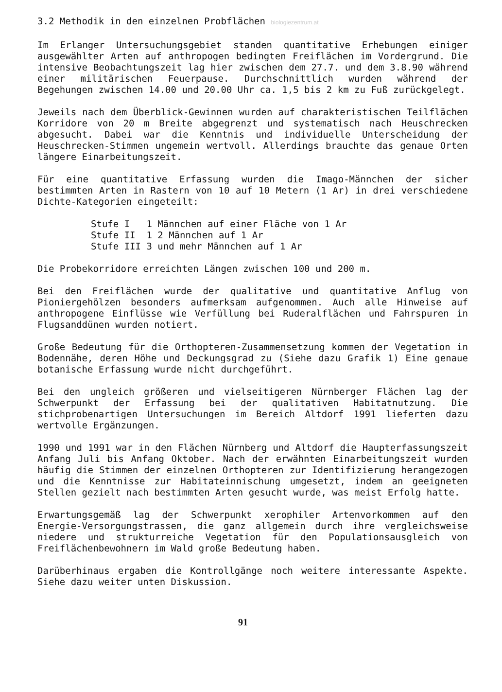3.2 Methodik in den einzelnen Probflächen biologiezentrum.at
Im Erlanger Untersuchungsgebiet standen quantitative Erhebungen einiger ausgewählter Arten auf anthropogen bedingten Freiflächen im Vordergrund. Die intensive Beobachtungszeit lag hier zwischen dem 27.7. und dem 3.8.90 während einer militärischen Feuerpause. Durchschnittlich wurden während der Begehungen zwischen 14.00 und 20.00 Uhr ca. 1,5 bis 2 km zu Fuß zurückgelegt.
Jeweils nach dem Überblick-Gewinnen wurden auf charakteristischen Teilflächen Korridore von 20 m Breite abgegrenzt und systematisch nach Heuschrecken abgesucht. Dabei war die Kenntnis und individuelle Unterscheidung der Heuschrecken-Stimmen ungemein wertvoll. Allerdings brauchte das genaue Orten längere Einarbeitungszeit.
Für eine quantitative Erfassung wurden die Imago-Männchen der sicher bestimmten Arten in Rastern von 10 auf 10 Metern (1 Ar) in drei verschiedene Dichte-Kategorien eingeteilt:
Stufe I 1 Männchen auf einer Fläche von 1 Ar
Stufe II 1 2 Männchen auf 1 Ar
Stufe III 3 und mehr Männchen auf 1 Ar
Die Probekorridore erreichten Längen zwischen 100 und 200 m.
Bei den Freiflächen wurde der qualitative und quantitative Anflug von Pioniergehölzen besonders aufmerksam aufgenommen. Auch alle Hinweise auf anthropogene Einflüsse wie Verfüllung bei Ruderalflächen und Fahrspuren in Flugsanddünen wurden notiert.
Große Bedeutung für die Orthopteren-Zusammensetzung kommen der Vegetation in Bodennähe, deren Höhe und Deckungsgrad zu (Siehe dazu Grafik 1) Eine genaue botanische Erfassung wurde nicht durchgeführt.
Bei den ungleich größeren und vielseitigeren Nürnberger Flächen lag der Schwerpunkt der Erfassung bei der qualitativen Habitatnutzung. Die stichprobenartigen Untersuchungen im Bereich Altdorf 1991 lieferten dazu wertvolle Ergänzungen.
1990 und 1991 war in den Flächen Nürnberg und Altdorf die Haupterfassungszeit Anfang Juli bis Anfang Oktober. Nach der erwähnten Einarbeitungszeit wurden häufig die Stimmen der einzelnen Orthopteren zur Identifizierung herangezogen und die Kenntnisse zur Habitateinnischung umgesetzt, indem an geeigneten Stellen gezielt nach bestimmten Arten gesucht wurde, was meist Erfolg hatte.
Erwartungsgemäß lag der Schwerpunkt xerophiler Artenvorkommen auf den Energie-Versorgungstrassen, die ganz allgemein durch ihre vergleichsweise niedere und strukturreiche Vegetation für den Populationsausgleich von Freiflächenbewohnern im Wald große Bedeutung haben.
Darüberhinaus ergaben die Kontrollgänge noch weitere interessante Aspekte. Siehe dazu weiter unten Diskussion.
91